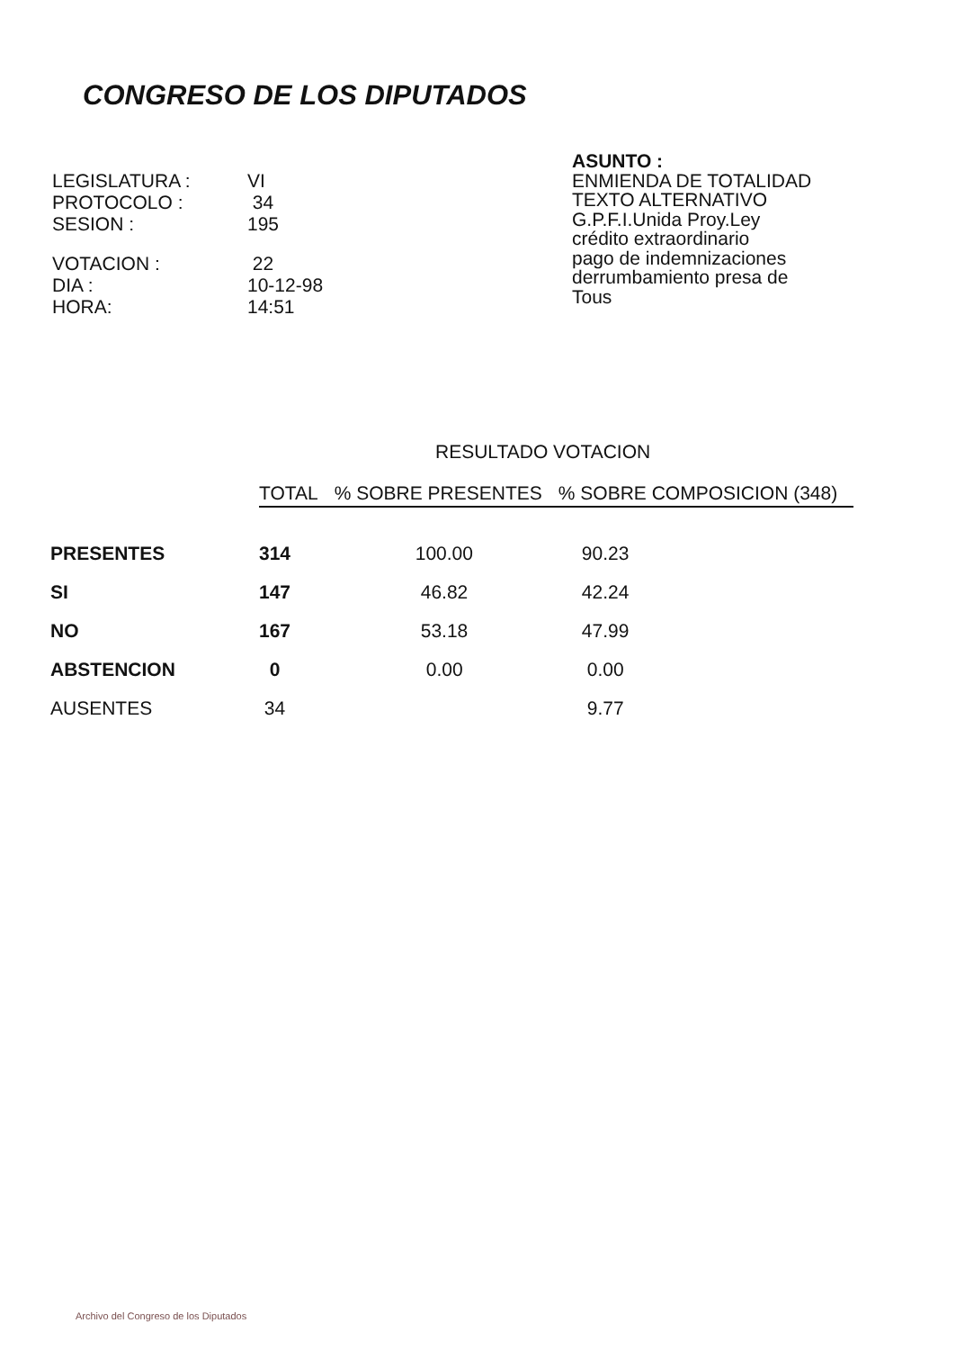CONGRESO DE LOS DIPUTADOS
ASUNTO :
ENMIENDA DE TOTALIDAD
TEXTO ALTERNATIVO
G.P.F.I.Unida Proy.Ley
crédito extraordinario
pago de indemnizaciones
derrumbamiento presa de
Tous
| LEGISLATURA : | VI |
| PROTOCOLO : | 34 |
| SESION : | 195 |
| VOTACION : | 22 |
| DIA : | 10-12-98 |
| HORA: | 14:51 |
RESULTADO VOTACION
| | TOTAL | % SOBRE PRESENTES | % SOBRE COMPOSICION (348) |
| --- | --- | --- | --- |
| PRESENTES | 314 | 100.00 | 90.23 |
| SI | 147 | 46.82 | 42.24 |
| NO | 167 | 53.18 | 47.99 |
| ABSTENCION | 0 | 0.00 | 0.00 |
| AUSENTES | 34 | | 9.77 |
Archivo del Congreso de los Diputados